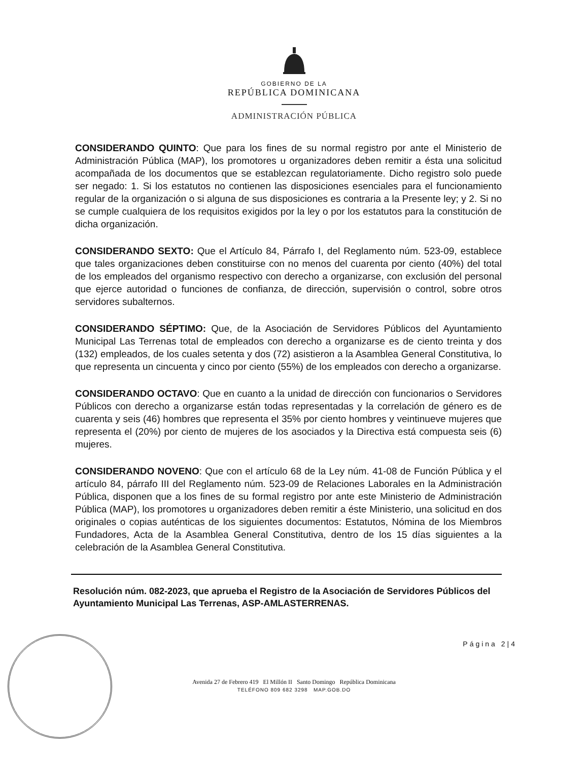GOBIERNO DE LA
REPÚBLICA DOMINICANA
ADMINISTRACIÓN PÚBLICA
CONSIDERANDO QUINTO: Que para los fines de su normal registro por ante el Ministerio de Administración Pública (MAP), los promotores u organizadores deben remitir a ésta una solicitud acompañada de los documentos que se establezcan regulatoriamente. Dicho registro solo puede ser negado: 1. Si los estatutos no contienen las disposiciones esenciales para el funcionamiento regular de la organización o si alguna de sus disposiciones es contraria a la Presente ley; y 2. Si no se cumple cualquiera de los requisitos exigidos por la ley o por los estatutos para la constitución de dicha organización.
CONSIDERANDO SEXTO: Que el Artículo 84, Párrafo I, del Reglamento núm. 523-09, establece que tales organizaciones deben constituirse con no menos del cuarenta por ciento (40%) del total de los empleados del organismo respectivo con derecho a organizarse, con exclusión del personal que ejerce autoridad o funciones de confianza, de dirección, supervisión o control, sobre otros servidores subalternos.
CONSIDERANDO SÉPTIMO: Que, de la Asociación de Servidores Públicos del Ayuntamiento Municipal Las Terrenas total de empleados con derecho a organizarse es de ciento treinta y dos (132) empleados, de los cuales setenta y dos (72) asistieron a la Asamblea General Constitutiva, lo que representa un cincuenta y cinco por ciento (55%) de los empleados con derecho a organizarse.
CONSIDERANDO OCTAVO: Que en cuanto a la unidad de dirección con funcionarios o Servidores Públicos con derecho a organizarse están todas representadas y la correlación de género es de cuarenta y seis (46) hombres que representa el 35% por ciento hombres y veintinueve mujeres que representa el (20%) por ciento de mujeres de los asociados y la Directiva está compuesta seis (6) mujeres.
CONSIDERANDO NOVENO: Que con el artículo 68 de la Ley núm. 41-08 de Función Pública y el artículo 84, párrafo III del Reglamento núm. 523-09 de Relaciones Laborales en la Administración Pública, disponen que a los fines de su formal registro por ante este Ministerio de Administración Pública (MAP), los promotores u organizadores deben remitir a éste Ministerio, una solicitud en dos originales o copias auténticas de los siguientes documentos: Estatutos, Nómina de los Miembros Fundadores, Acta de la Asamblea General Constitutiva, dentro de los 15 días siguientes a la celebración de la Asamblea General Constitutiva.
Resolución núm. 082-2023, que aprueba el Registro de la Asociación de Servidores Públicos del Ayuntamiento Municipal Las Terrenas, ASP-AMLASTERRENAS.
Página 2|4
Avenida 27 de Febrero 419 El Millón II Santo Domingo República Dominicana
TELÉFONO 809 682 3298 MAP.GOB.DO